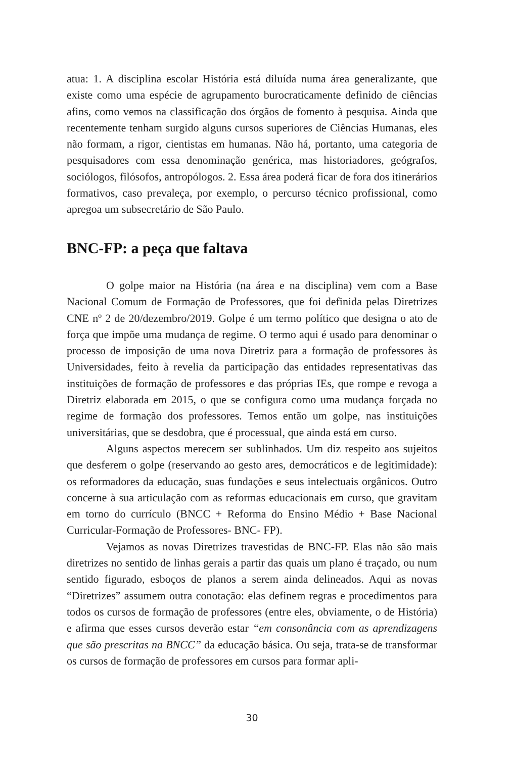atua: 1. A disciplina escolar História está diluída numa área generalizante, que existe como uma espécie de agrupamento burocraticamente definido de ciências afins, como vemos na classificação dos órgãos de fomento à pesquisa. Ainda que recentemente tenham surgido alguns cursos superiores de Ciências Humanas, eles não formam, a rigor, cientistas em humanas. Não há, portanto, uma categoria de pesquisadores com essa denominação genérica, mas historiadores, geógrafos, sociólogos, filósofos, antropólogos. 2. Essa área poderá ficar de fora dos itinerários formativos, caso prevaleça, por exemplo, o percurso técnico profissional, como apregoa um subsecretário de São Paulo.
BNC-FP: a peça que faltava
O golpe maior na História (na área e na disciplina) vem com a Base Nacional Comum de Formação de Professores, que foi definida pelas Diretrizes CNE nº 2 de 20/dezembro/2019. Golpe é um termo político que designa o ato de força que impõe uma mudança de regime. O termo aqui é usado para denominar o processo de imposição de uma nova Diretriz para a formação de professores às Universidades, feito à revelia da participação das entidades representativas das instituições de formação de professores e das próprias IEs, que rompe e revoga a Diretriz elaborada em 2015, o que se configura como uma mudança forçada no regime de formação dos professores. Temos então um golpe, nas instituições universitárias, que se desdobra, que é processual, que ainda está em curso.
Alguns aspectos merecem ser sublinhados. Um diz respeito aos sujeitos que desferem o golpe (reservando ao gesto ares, democráticos e de legitimidade): os reformadores da educação, suas fundações e seus intelectuais orgânicos. Outro concerne à sua articulação com as reformas educacionais em curso, que gravitam em torno do currículo (BNCC + Reforma do Ensino Médio + Base Nacional Curricular-Formação de Professores- BNC- FP).
Vejamos as novas Diretrizes travestidas de BNC-FP. Elas não são mais diretrizes no sentido de linhas gerais a partir das quais um plano é traçado, ou num sentido figurado, esboços de planos a serem ainda delineados. Aqui as novas “Diretrizes” assumem outra conotação: elas definem regras e procedimentos para todos os cursos de formação de professores (entre eles, obviamente, o de História) e afirma que esses cursos deverão estar “em consonância com as aprendizagens que são prescritas na BNCC” da educação básica. Ou seja, trata-se de transformar os cursos de formação de professores em cursos para formar apli-
30